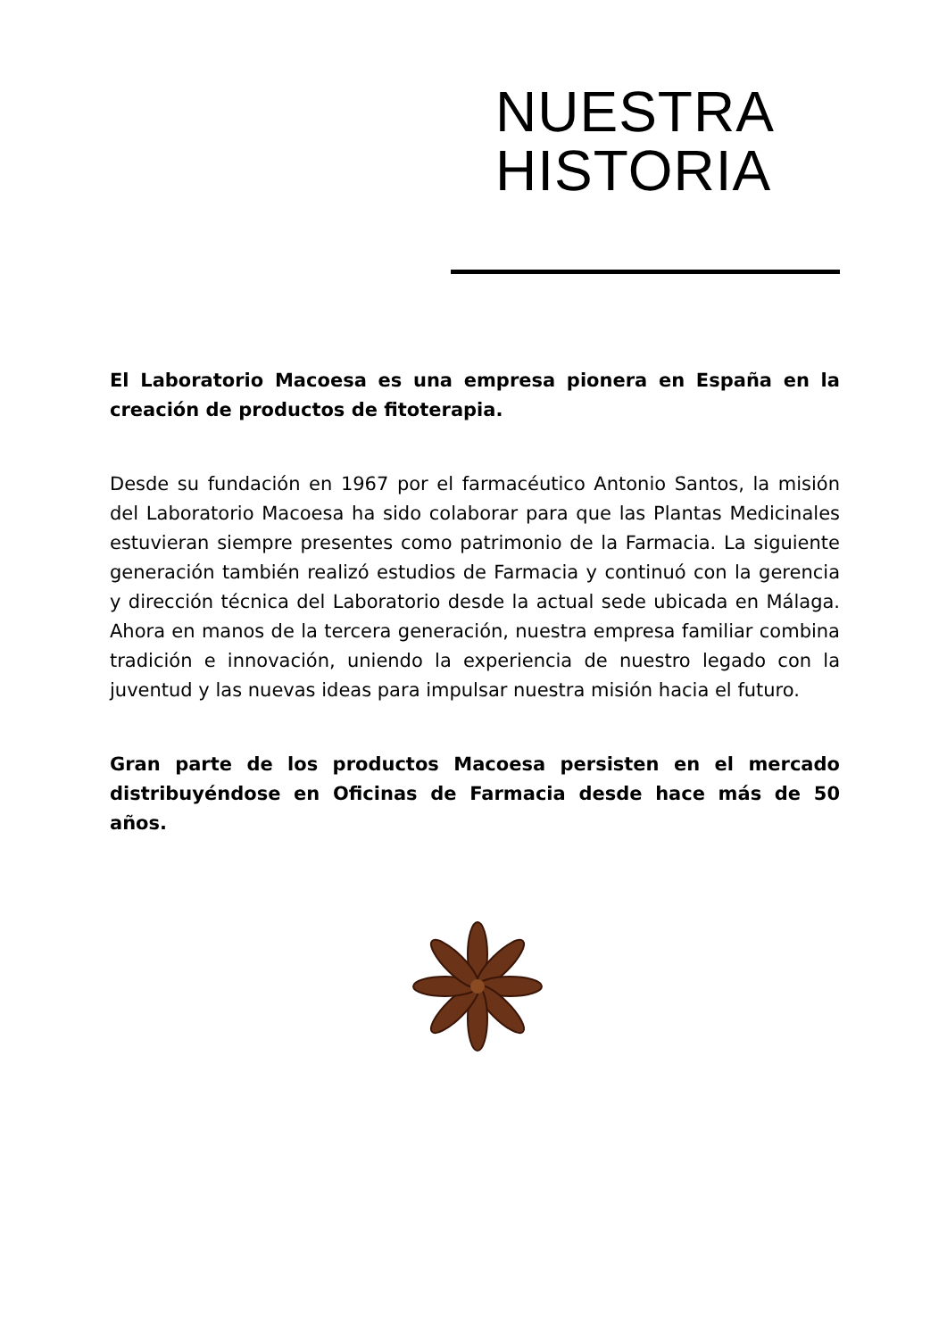NUESTRA
HISTORIA
El Laboratorio Macoesa es una empresa pionera en España en la creación de productos de fitoterapia.
Desde su fundación en 1967 por el farmacéutico Antonio Santos, la misión del Laboratorio Macoesa ha sido colaborar para que las Plantas Medicinales estuvieran siempre presentes como patrimonio de la Farmacia. La siguiente generación también realizó estudios de Farmacia y continuó con la gerencia y dirección técnica del Laboratorio desde la actual sede ubicada en Málaga. Ahora en manos de la tercera generación, nuestra empresa familiar combina tradición e innovación, uniendo la experiencia de nuestro legado con la juventud y las nuevas ideas para impulsar nuestra misión hacia el futuro.
Gran parte de los productos Macoesa persisten en el mercado distribuyéndose en Oficinas de Farmacia desde hace más de 50 años.